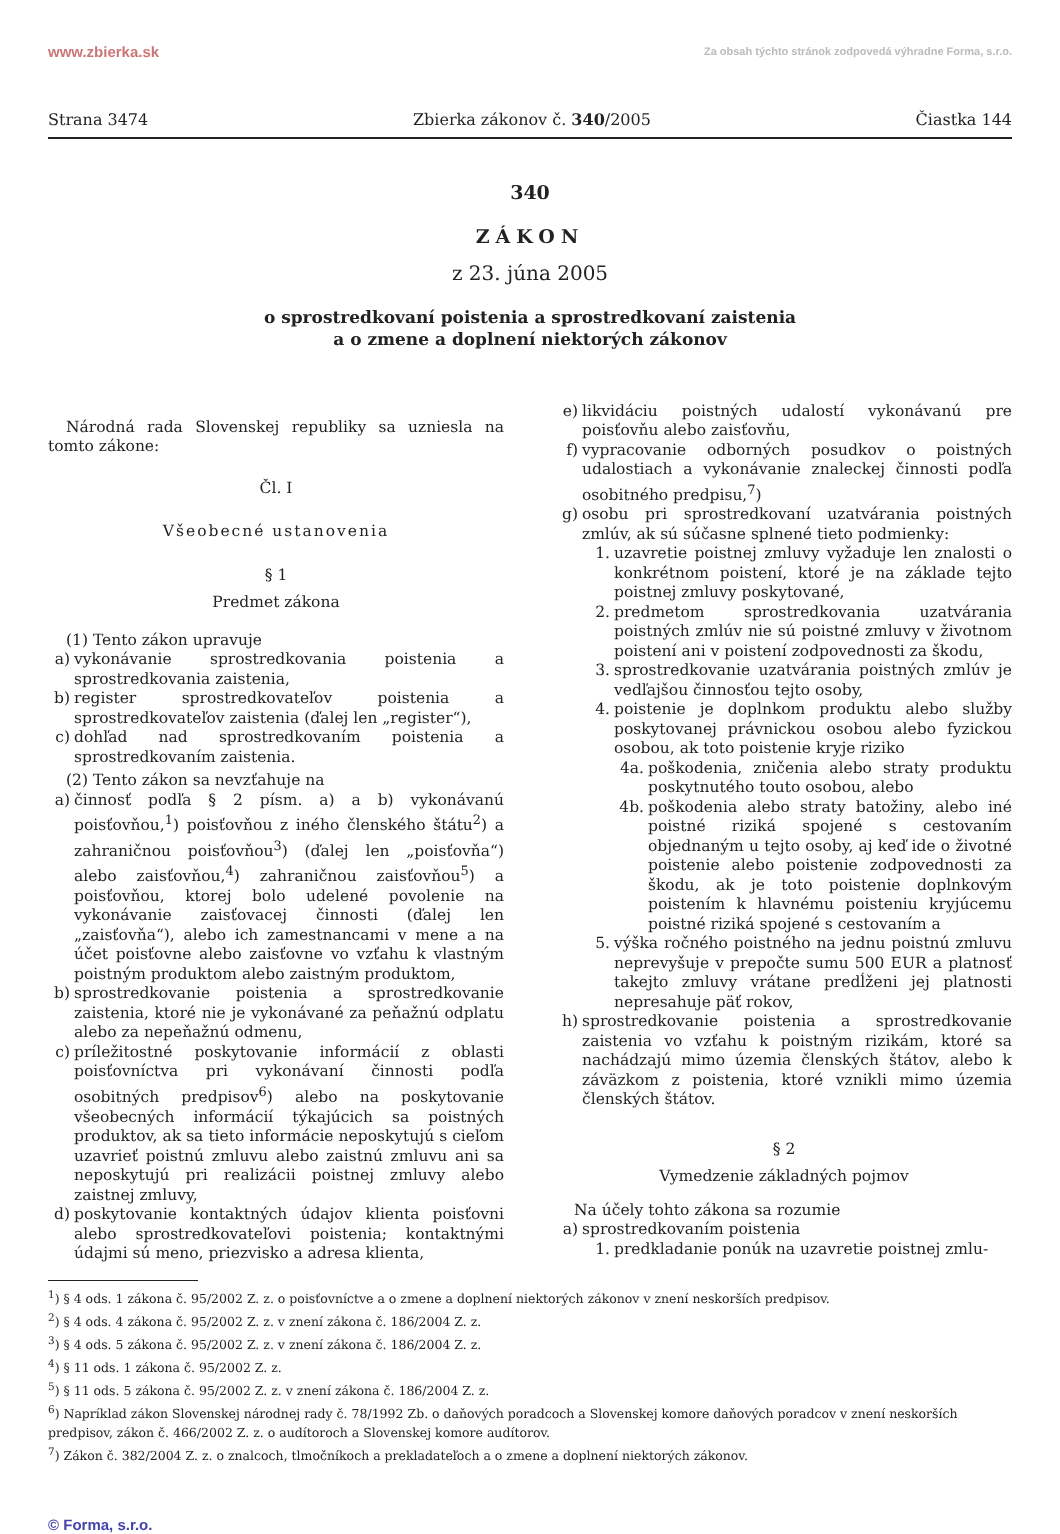www.zbierka.sk Za obsah týchto stránok zodpovedá výhradne Forma, s.r.o.
Strana 3474 Zbierka zákonov č. 340/2005 Čiastka 144
340
ZÁKON
z 23. júna 2005
o sprostredkovaní poistenia a sprostredkovaní zaistenia
a o zmene a doplnení niektorých zákonov
Národná rada Slovenskej republiky sa uzniesla na tomto zákone:
Čl. I
Všeobecné ustanovenia
§ 1
Predmet zákona
(1) Tento zákon upravuje
a) vykonávanie sprostredkovania poistenia a sprostredkovania zaistenia,
b) register sprostredkovateľov poistenia a sprostredkovateľov zaistenia (ďalej len „register“),
c) dohľad nad sprostredkovaním poistenia a sprostredkovaním zaistenia.
(2) Tento zákon sa nevzťahuje na
a) činnosť podľa § 2 písm. a) a b) vykonávanú poisťovňou,<sup>1</sup>) poisťovňou z iného členského štátu<sup>2</sup>) a zahraničnou poisťovňou<sup>3</sup>) (ďalej len „poisťovňa“) alebo zaisťovňou,<sup>4</sup>) zahraničnou zaisťovňou<sup>5</sup>) a poisťovňou, ktorej bolo udelené povolenie na vykonávanie zaisťovacej činnosti (ďalej len „zaisťovňa“), alebo ich zamestnancami v mene a na účet poisťovne alebo zaisťovne vo vzťahu k vlastným poistným produktom alebo zaistným produktom,
b) sprostredkovanie poistenia a sprostredkovanie zaistenia, ktoré nie je vykonávané za peňažnú odplatu alebo za nepeňažnú odmenu,
c) príležitostné poskytovanie informácií z oblasti poisťovníctva pri vykonávaní činnosti podľa osobitných predpisov<sup>6</sup>) alebo na poskytovanie všeobecných informácií týkajúcich sa poistných produktov, ak sa tieto informácie neposkytujú s cieľom uzavrieť poistnú zmluvu alebo zaistnú zmluvu ani sa neposkytujú pri realizácii poistnej zmluvy alebo zaistnej zmluvy,
d) poskytovanie kontaktných údajov klienta poisťovni alebo sprostredkovateľovi poistenia; kontaktnými údajmi sú meno, priezvisko a adresa klienta,
e) likvidáciu poistných udalostí vykonávanú pre poisťovňu alebo zaisťovňu,
f) vypracovanie odborných posudkov o poistných udalostiach a vykonávanie znaleckej činnosti podľa osobitného predpisu,<sup>7</sup>)
g) osobu pri sprostredkovaní uzatvárania poistných zmlúv, ak sú súčasne splnené tieto podmienky:
1. uzavretie poistnej zmluvy vyžaduje len znalosti o konkrétnom poistení, ktoré je na základe tejto poistnej zmluvy poskytované,
2. predmetom sprostredkovania uzatvárania poistných zmlúv nie sú poistné zmluvy v životnom poistení ani v poistení zodpovednosti za škodu,
3. sprostredkovanie uzatvárania poistných zmlúv je vedľajšou činnosťou tejto osoby,
4. poistenie je doplnkom produktu alebo služby poskytovanej právnickou osobou alebo fyzickou osobou, ak toto poistenie kryje riziko
4a. poškodenia, zničenia alebo straty produktu poskytnutého touto osobou, alebo
4b. poškodenia alebo straty batožiny, alebo iné poistné riziká spojené s cestovaním objednaným u tejto osoby, aj keď ide o životné poistenie alebo poistenie zodpovednosti za škodu, ak je toto poistenie doplnkovým poistením k hlavnému poisteniu kryjúcemu poistné riziká spojené s cestovaním a
5. výška ročného poistného na jednu poistnú zmluvu neprevyšuje v prepočte sumu 500 EUR a platnosť takejto zmluvy vrátane predĺženi jej platnosti nepresahuje päť rokov,
h) sprostredkovanie poistenia a sprostredkovanie zaistenia vo vzťahu k poistným rizikám, ktoré sa nachádzajú mimo územia členských štátov, alebo k záväzkom z poistenia, ktoré vznikli mimo územia členských štátov.
§ 2
Vymedzenie základných pojmov
Na účely tohto zákona sa rozumie
a) sprostredkovaním poistenia
1. predkladanie ponúk na uzavretie poistnej zmlu-
<sup>1</sup>) § 4 ods. 1 zákona č. 95/2002 Z. z. o poisťovníctve a o zmene a doplnení niektorých zákonov v znení neskorších predpisov.
<sup>2</sup>) § 4 ods. 4 zákona č. 95/2002 Z. z. v znení zákona č. 186/2004 Z. z.
<sup>3</sup>) § 4 ods. 5 zákona č. 95/2002 Z. z. v znení zákona č. 186/2004 Z. z.
<sup>4</sup>) § 11 ods. 1 zákona č. 95/2002 Z. z.
<sup>5</sup>) § 11 ods. 5 zákona č. 95/2002 Z. z. v znení zákona č. 186/2004 Z. z.
<sup>6</sup>) Napríklad zákon Slovenskej národnej rady č. 78/1992 Zb. o daňových poradcoch a Slovenskej komore daňových poradcov v znení neskorších predpisov, zákon č. 466/2002 Z. z. o audítoroch a Slovenskej komore audítorov.
<sup>7</sup>) Zákon č. 382/2004 Z. z. o znalcoch, tlmočníkoch a prekladateľoch a o zmene a doplnení niektorých zákonov.
© Forma, s.r.o.